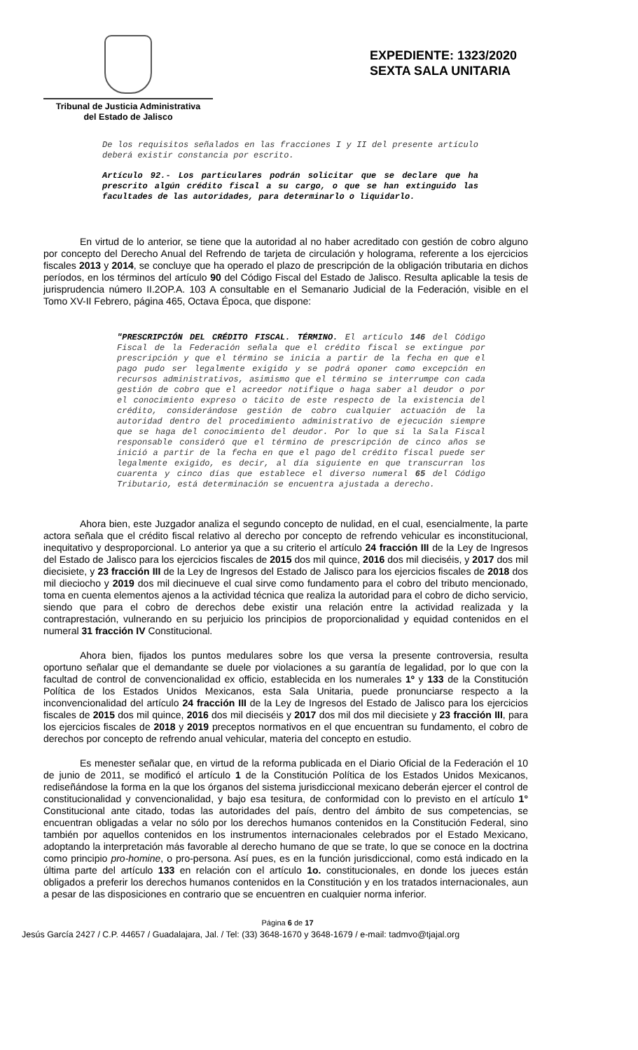Tribunal de Justicia Administrativa
del Estado de Jalisco
EXPEDIENTE: 1323/2020
SEXTA SALA UNITARIA
De los requisitos señalados en las fracciones I y II del presente artículo deberá existir constancia por escrito.
Artículo 92.- Los particulares podrán solicitar que se declare que ha prescrito algún crédito fiscal a su cargo, o que se han extinguido las facultades de las autoridades, para determinarlo o liquidarlo.
En virtud de lo anterior, se tiene que la autoridad al no haber acreditado con gestión de cobro alguno por concepto del Derecho Anual del Refrendo de tarjeta de circulación y holograma, referente a los ejercicios fiscales 2013 y 2014, se concluye que ha operado el plazo de prescripción de la obligación tributaria en dichos períodos, en los términos del artículo 90 del Código Fiscal del Estado de Jalisco. Resulta aplicable la tesis de jurisprudencia número II.2OP.A. 103 A consultable en el Semanario Judicial de la Federación, visible en el Tomo XV-II Febrero, página 465, Octava Época, que dispone:
"PRESCRIPCIÓN DEL CRÉDITO FISCAL. TÉRMINO. El artículo 146 del Código Fiscal de la Federación señala que el crédito fiscal se extingue por prescripción y que el término se inicia a partir de la fecha en que el pago pudo ser legalmente exigido y se podrá oponer como excepción en recursos administrativos, asimismo que el término se interrumpe con cada gestión de cobro que el acreedor notifique o haga saber al deudor o por el conocimiento expreso o tácito de este respecto de la existencia del crédito, considerándose gestión de cobro cualquier actuación de la autoridad dentro del procedimiento administrativo de ejecución siempre que se haga del conocimiento del deudor. Por lo que si la Sala Fiscal responsable consideró que el término de prescripción de cinco años se inició a partir de la fecha en que el pago del crédito fiscal puede ser legalmente exigido, es decir, al día siguiente en que transcurran los cuarenta y cinco días que establece el diverso numeral 65 del Código Tributario, está determinación se encuentra ajustada a derecho.
Ahora bien, este Juzgador analiza el segundo concepto de nulidad, en el cual, esencialmente, la parte actora señala que el crédito fiscal relativo al derecho por concepto de refrendo vehicular es inconstitucional, inequitativo y desproporcional. Lo anterior ya que a su criterio el artículo 24 fracción III de la Ley de Ingresos del Estado de Jalisco para los ejercicios fiscales de 2015 dos mil quince, 2016 dos mil dieciséis, y 2017 dos mil diecisiete, y 23 fracción III de la Ley de Ingresos del Estado de Jalisco para los ejercicios fiscales de 2018 dos mil dieciocho y 2019 dos mil diecinueve el cual sirve como fundamento para el cobro del tributo mencionado, toma en cuenta elementos ajenos a la actividad técnica que realiza la autoridad para el cobro de dicho servicio, siendo que para el cobro de derechos debe existir una relación entre la actividad realizada y la contraprestación, vulnerando en su perjuicio los principios de proporcionalidad y equidad contenidos en el numeral 31 fracción IV Constitucional.
Ahora bien, fijados los puntos medulares sobre los que versa la presente controversia, resulta oportuno señalar que el demandante se duele por violaciones a su garantía de legalidad, por lo que con la facultad de control de convencionalidad ex officio, establecida en los numerales 1º y 133 de la Constitución Política de los Estados Unidos Mexicanos, esta Sala Unitaria, puede pronunciarse respecto a la inconvencionalidad del artículo 24 fracción III de la Ley de Ingresos del Estado de Jalisco para los ejercicios fiscales de 2015 dos mil quince, 2016 dos mil dieciséis y 2017 dos mil dos mil diecisiete y 23 fracción III, para los ejercicios fiscales de 2018 y 2019 preceptos normativos en el que encuentran su fundamento, el cobro de derechos por concepto de refrendo anual vehicular, materia del concepto en estudio.
Es menester señalar que, en virtud de la reforma publicada en el Diario Oficial de la Federación el 10 de junio de 2011, se modificó el artículo 1 de la Constitución Política de los Estados Unidos Mexicanos, rediseñándose la forma en la que los órganos del sistema jurisdiccional mexicano deberán ejercer el control de constitucionalidad y convencionalidad, y bajo esa tesitura, de conformidad con lo previsto en el artículo 1° Constitucional ante citado, todas las autoridades del país, dentro del ámbito de sus competencias, se encuentran obligadas a velar no sólo por los derechos humanos contenidos en la Constitución Federal, sino también por aquellos contenidos en los instrumentos internacionales celebrados por el Estado Mexicano, adoptando la interpretación más favorable al derecho humano de que se trate, lo que se conoce en la doctrina como principio pro-homine, o pro-persona. Así pues, es en la función jurisdiccional, como está indicado en la última parte del artículo 133 en relación con el artículo 1o. constitucionales, en donde los jueces están obligados a preferir los derechos humanos contenidos en la Constitución y en los tratados internacionales, aun a pesar de las disposiciones en contrario que se encuentren en cualquier norma inferior.
Página 6 de 17
Jesús García 2427 / C.P. 44657 / Guadalajara, Jal. / Tel: (33) 3648-1670 y 3648-1679 / e-mail: tadmvo@tjajal.org